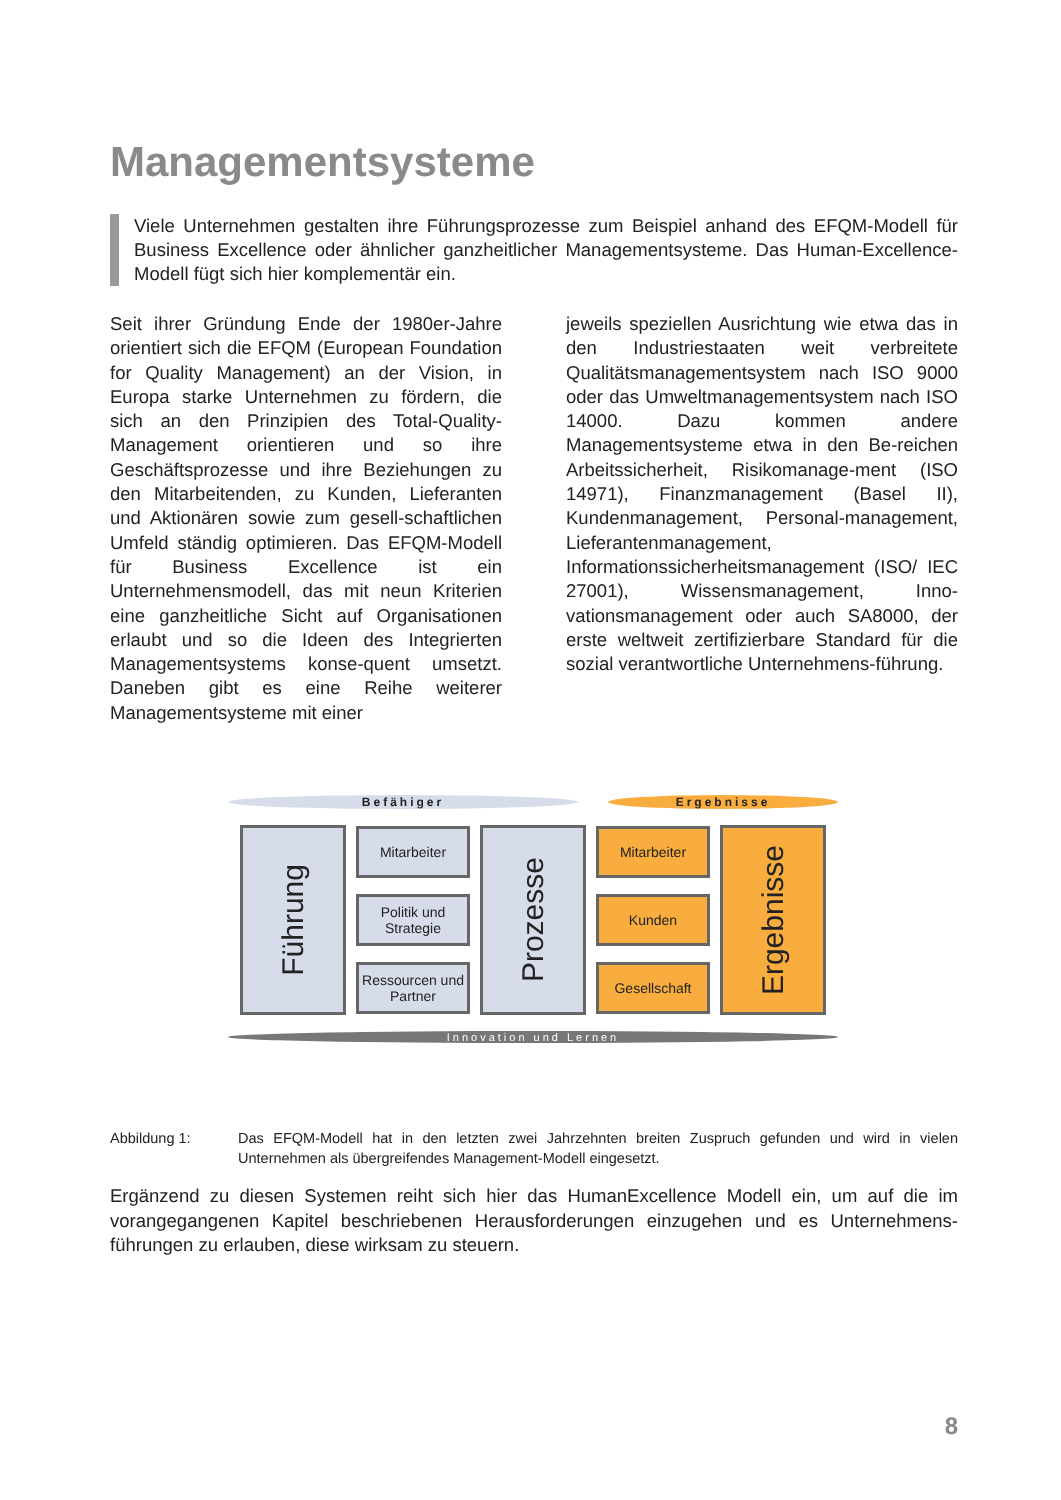Managementsysteme
Viele Unternehmen gestalten ihre Führungsprozesse zum Beispiel anhand des EFQM-Modell für Business Excellence oder ähnlicher ganzheitlicher Managementsysteme. Das Human-Excellence-Modell fügt sich hier komplementär ein.
Seit ihrer Gründung Ende der 1980er-Jahre orientiert sich die EFQM (European Foundation for Quality Management) an der Vision, in Europa starke Unternehmen zu fördern, die sich an den Prinzipien des Total-Quality-Management orientieren und so ihre Geschäftsprozesse und ihre Beziehungen zu den Mitarbeitenden, zu Kunden, Lieferanten und Aktionären sowie zum gesell-schaftlichen Umfeld ständig optimieren. Das EFQM-Modell für Business Excellence ist ein Unternehmensmodell, das mit neun Kriterien eine ganzheitliche Sicht auf Organisationen erlaubt und so die Ideen des Integrierten Managementsystems konse-quent umsetzt. Daneben gibt es eine Reihe weiterer Managementsysteme mit einer
jeweils speziellen Ausrichtung wie etwa das in den Industriestaaten weit verbreitete Qualitätsmanagementsystem nach ISO 9000 oder das Umweltmanagementsystem nach ISO 14000. Dazu kommen andere Managementsysteme etwa in den Be-reichen Arbeitssicherheit, Risikomanage-ment (ISO 14971), Finanzmanagement (Basel II), Kundenmanagement, Personal-management, Lieferantenmanagement, Informationssicherheitsmanagement (ISO/ IEC 27001), Wissensmanagement, Inno-vationsmanagement oder auch SA8000, der erste weltweit zertifizierbare Standard für die sozial verantwortliche Unternehmens-führung.
Befähiger Ergebnisse
Führung
Mitarbeiter
Politik und Strategie
Ressourcen und Partner
Prozesse
Mitarbeiter
Kunden
Gesellschaft
Ergebnisse
Innovation und Lernen
Abbildung 1: Das EFQM-Modell hat in den letzten zwei Jahrzehnten breiten Zuspruch gefunden und wird in vielen Unternehmen als übergreifendes Management-Modell eingesetzt.
Ergänzend zu diesen Systemen reiht sich hier das HumanExcellence Modell ein, um auf die im vorangegangenen Kapitel beschriebenen Herausforderungen einzugehen und es Unternehmens-führungen zu erlauben, diese wirksam zu steuern.
8